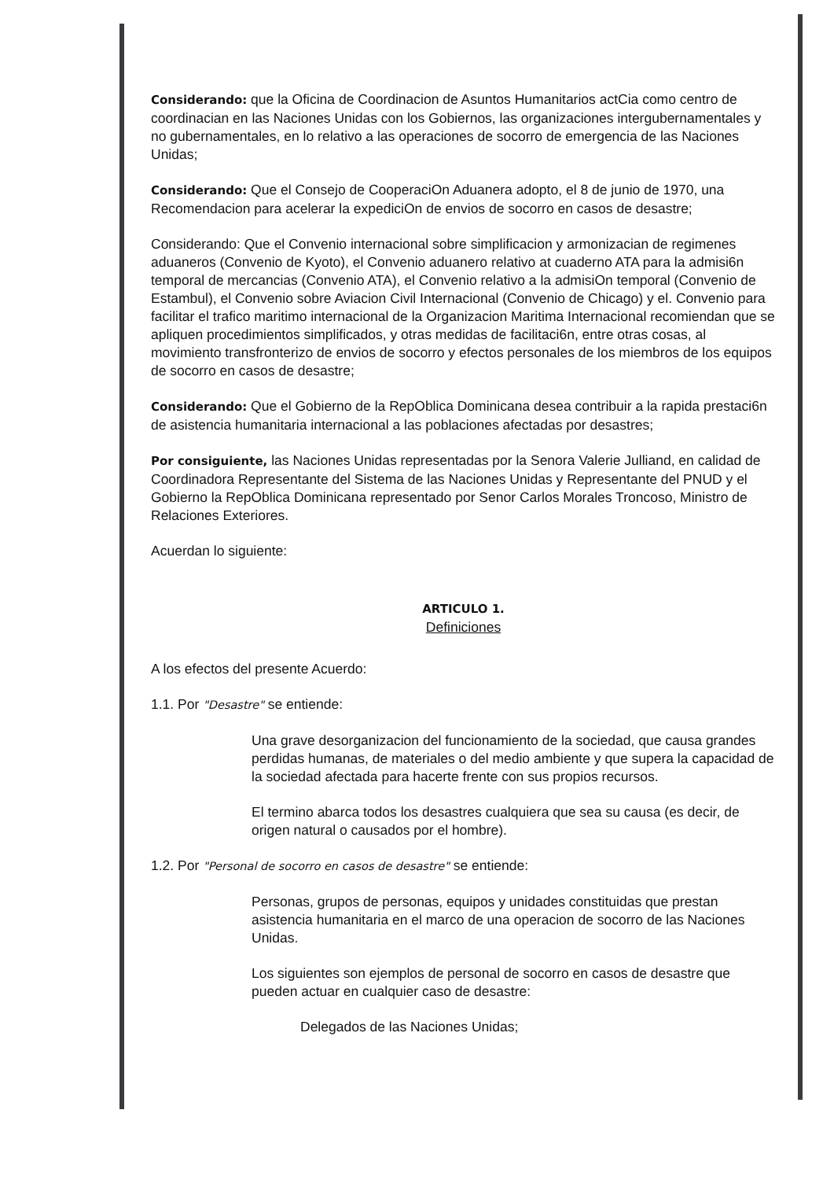Considerando: que la Oficina de Coordinacion de Asuntos Humanitarios actCia como centro de coordinacian en las Naciones Unidas con los Gobiernos, las organizaciones intergubernamentales y no gubernamentales, en lo relativo a las operaciones de socorro de emergencia de las Naciones Unidas;
Considerando: Que el Consejo de CooperaciOn Aduanera adopto, el 8 de junio de 1970, una Recomendacion para acelerar la expediciOn de envios de socorro en casos de desastre;
Considerando: Que el Convenio internacional sobre simplificacion y armonizacian de regimenes aduaneros (Convenio de Kyoto), el Convenio aduanero relativo at cuaderno ATA para la admisi6n temporal de mercancias (Convenio ATA), el Convenio relativo a la admisiOn temporal (Convenio de Estambul), el Convenio sobre Aviacion Civil Internacional (Convenio de Chicago) y el. Convenio para facilitar el trafico maritimo internacional de la Organizacion Maritima Internacional recomiendan que se apliquen procedimientos simplificados, y otras medidas de facilitaci6n, entre otras cosas, al movimiento transfronterizo de envios de socorro y efectos personales de los miembros de los equipos de socorro en casos de desastre;
Considerando: Que el Gobierno de la RepOblica Dominicana desea contribuir a la rapida prestaci6n de asistencia humanitaria internacional a las poblaciones afectadas por desastres;
Por consiguiente, las Naciones Unidas representadas por la Senora Valerie Julliand, en calidad de Coordinadora Representante del Sistema de las Naciones Unidas y Representante del PNUD y el Gobierno la RepOblica Dominicana representado por Senor Carlos Morales Troncoso, Ministro de Relaciones Exteriores.
Acuerdan lo siguiente:
ARTICULO 1.
Definiciones
A los efectos del presente Acuerdo:
1.1. Por "Desastre" se entiende:
Una grave desorganizacion del funcionamiento de la sociedad, que causa grandes perdidas humanas, de materiales o del medio ambiente y que supera la capacidad de la sociedad afectada para hacerte frente con sus propios recursos.
El termino abarca todos los desastres cualquiera que sea su causa (es decir, de origen natural o causados por el hombre).
1.2. Por "Personal de socorro en casos de desastre" se entiende:
Personas, grupos de personas, equipos y unidades constituidas que prestan asistencia humanitaria en el marco de una operacion de socorro de las Naciones Unidas.
Los siguientes son ejemplos de personal de socorro en casos de desastre que pueden actuar en cualquier caso de desastre:
Delegados de las Naciones Unidas;